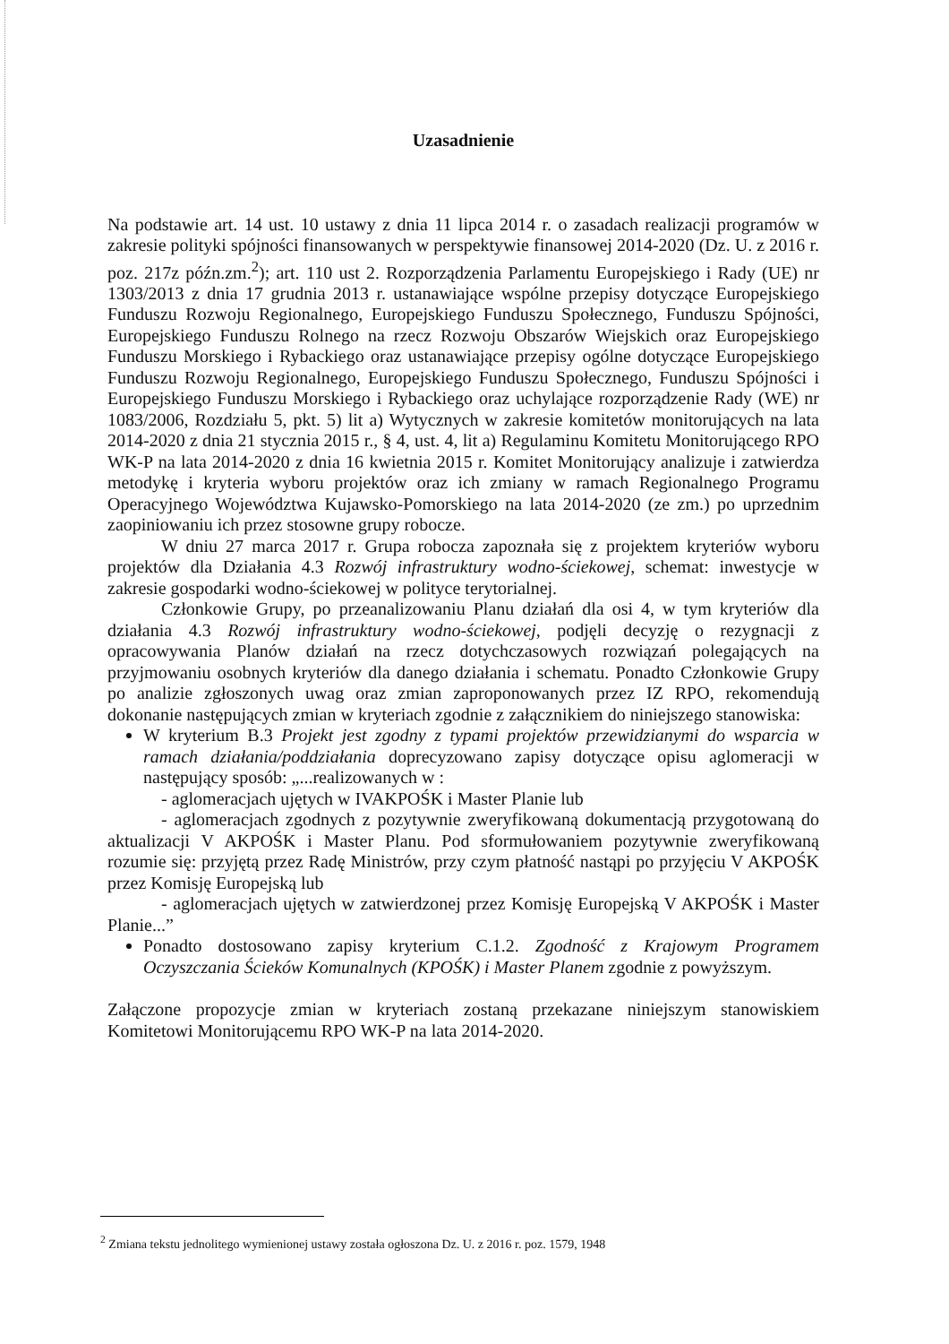Uzasadnienie
Na podstawie art. 14 ust. 10 ustawy z dnia 11 lipca 2014 r. o zasadach realizacji programów w zakresie polityki spójności finansowanych w perspektywie finansowej 2014-2020 (Dz. U. z 2016 r. poz. 217z późn.zm.<sup>2</sup>); art. 110 ust 2. Rozporządzenia Parlamentu Europejskiego i Rady (UE) nr 1303/2013 z dnia 17 grudnia 2013 r. ustanawiające wspólne przepisy dotyczące Europejskiego Funduszu Rozwoju Regionalnego, Europejskiego Funduszu Społecznego, Funduszu Spójności, Europejskiego Funduszu Rolnego na rzecz Rozwoju Obszarów Wiejskich oraz Europejskiego Funduszu Morskiego i Rybackiego oraz ustanawiające przepisy ogólne dotyczące Europejskiego Funduszu Rozwoju Regionalnego, Europejskiego Funduszu Społecznego, Funduszu Spójności i Europejskiego Funduszu Morskiego i Rybackiego oraz uchylające rozporządzenie Rady (WE) nr 1083/2006, Rozdziału 5, pkt. 5) lit a) Wytycznych w zakresie komitetów monitorujących na lata 2014-2020 z dnia 21 stycznia 2015 r., § 4, ust. 4, lit a) Regulaminu Komitetu Monitorującego RPO WK-P na lata 2014-2020 z dnia 16 kwietnia 2015 r. Komitet Monitorujący analizuje i zatwierdza metodykę i kryteria wyboru projektów oraz ich zmiany w ramach Regionalnego Programu Operacyjnego Województwa Kujawsko-Pomorskiego na lata 2014-2020 (ze zm.) po uprzednim zaopiniowaniu ich przez stosowne grupy robocze.
W dniu 27 marca 2017 r. Grupa robocza zapoznała się z projektem kryteriów wyboru projektów dla Działania 4.3 Rozwój infrastruktury wodno-ściekowej, schemat: inwestycje w zakresie gospodarki wodno-ściekowej w polityce terytorialnej.
Członkowie Grupy, po przeanalizowaniu Planu działań dla osi 4, w tym kryteriów dla działania 4.3 Rozwój infrastruktury wodno-ściekowej, podjęli decyzję o rezygnacji z opracowywania Planów działań na rzecz dotychczasowych rozwiązań polegających na przyjmowaniu osobnych kryteriów dla danego działania i schematu. Ponadto Członkowie Grupy po analizie zgłoszonych uwag oraz zmian zaproponowanych przez IZ RPO, rekomendują dokonanie następujących zmian w kryteriach zgodnie z załącznikiem do niniejszego stanowiska:
W kryterium B.3 Projekt jest zgodny z typami projektów przewidzianymi do wsparcia w ramach działania/poddziałania doprecyzowano zapisy dotyczące opisu aglomeracji w następujący sposób: „...realizowanych w :
- aglomeracjach ujętych w IVAKPOŚK i Master Planie lub
- aglomeracjach zgodnych z pozytywnie zweryfikowaną dokumentacją przygotowaną do aktualizacji V AKPOŚK i Master Planu. Pod sformułowaniem pozytywnie zweryfikowaną rozumie się: przyjętą przez Radę Ministrów, przy czym płatność nastąpi po przyjęciu V AKPOŚK przez Komisję Europejską lub
- aglomeracjach ujętych w zatwierdzonej przez Komisję Europejską V AKPOŚK i Master Planie...”
Ponadto dostosowano zapisy kryterium C.1.2. Zgodność z Krajowym Programem Oczyszczania Ścieków Komunalnych (KPOŚK) i Master Planem zgodnie z powyższym.
Załączone propozycje zmian w kryteriach zostaną przekazane niniejszym stanowiskiem Komitetowi Monitorującemu RPO WK-P na lata 2014-2020.
<sup>2</sup> Zmiana tekstu jednolitego wymienionej ustawy została ogłoszona Dz. U. z 2016 r. poz. 1579, 1948